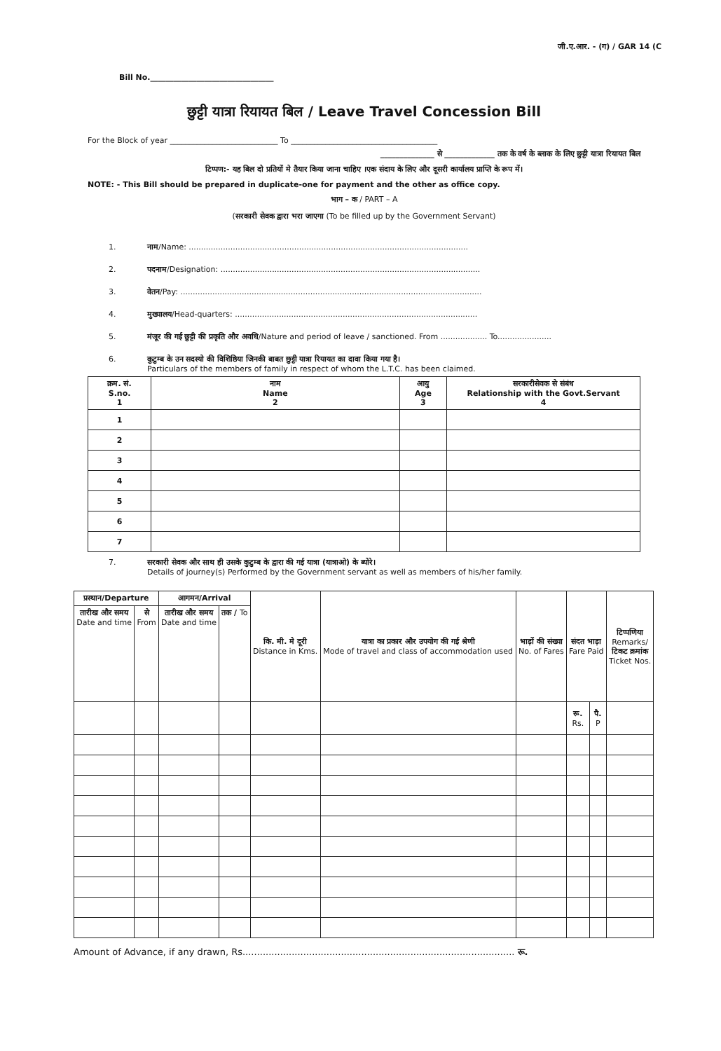जी.ए.आर. - (ग) / GAR 14 (C
Bill No.________________________________
छुट्टी यात्रा रियायत बिल / Leave Travel Concession Bill
For the Block of year ____________________________ To ______________________________________
______________ से _____________ तक के वर्ष के ब्लाक के लिए छुट्टी यात्रा रियायत बिल
टिप्पण:- यह बिल दो प्रतियों मे तैयार किया जाना चाहिए ।एक संदाय के लिए और दूसरी कार्यालय प्राप्ति के रूप में।
NOTE: - This Bill should be prepared in duplicate-one for payment and the other as office copy.
भाग – क / PART – A
(सरकारी सेवक द्वारा भरा जाएगा (To be filled up by the Government Servant)
1. नाम/Name: ..................................................................................................................
2. पदनाम/Designation: ..........................................................................................................
3. वेतन/Pay: ...........................................................................................................................
4. मुख्यालय/Head-quarters: ...................................................................................................
5. मंजूर की गई छुट्टी की प्रकृति और अवधि/Nature and period of leave / sanctioned. From ................... To......................
6. कुटुम्ब के उन सदस्यो की विशिष्ठिया जिनकी बाबत छुट्टी यात्रा रियायत का दावा किया गया है।
Particulars of the members of family in respect of whom the L.T.C. has been claimed.
| क्रम. सं. S.no. 1 | नाम Name 2 | आयु Age 3 | सरकारीसेवक से संबंध Relationship with the Govt.Servant 4 |
| --- | --- | --- | --- |
| 1 | | | |
| 2 | | | |
| 3 | | | |
| 4 | | | |
| 5 | | | |
| 6 | | | |
| 7 | | | |
7. सरकारी सेवक और साथ ही उसके कुटुम्ब के द्वारा की गई यात्रा (यात्राओ) के ब्योरे।
Details of journey(s) Performed by the Government servant as well as members of his/her family.
| प्रस्थान /Departure | | आगमन /Arrival | | कि. मी. मे दूरी Distance in Kms. | यात्रा का प्रकार और उपयोग की गई श्रेणी Mode of travel and class of accommodation used | भाड़ों की संख्या No. of Fares | संदत भाड़ा Fare Paid | | टिप्पणिया Remarks/ टिकट क्रमांक Ticket Nos. |
| --- | --- | --- | --- | --- | --- | --- | --- | --- | --- |
| तारीख और समय Date and time | से From | तारीख और समय Date and time | तक / To | | | | | | |
| | | | | | | | रू. Rs. | पै. P | |
Amount of Advance, if any drawn, Rs.............................................................................................. रू.